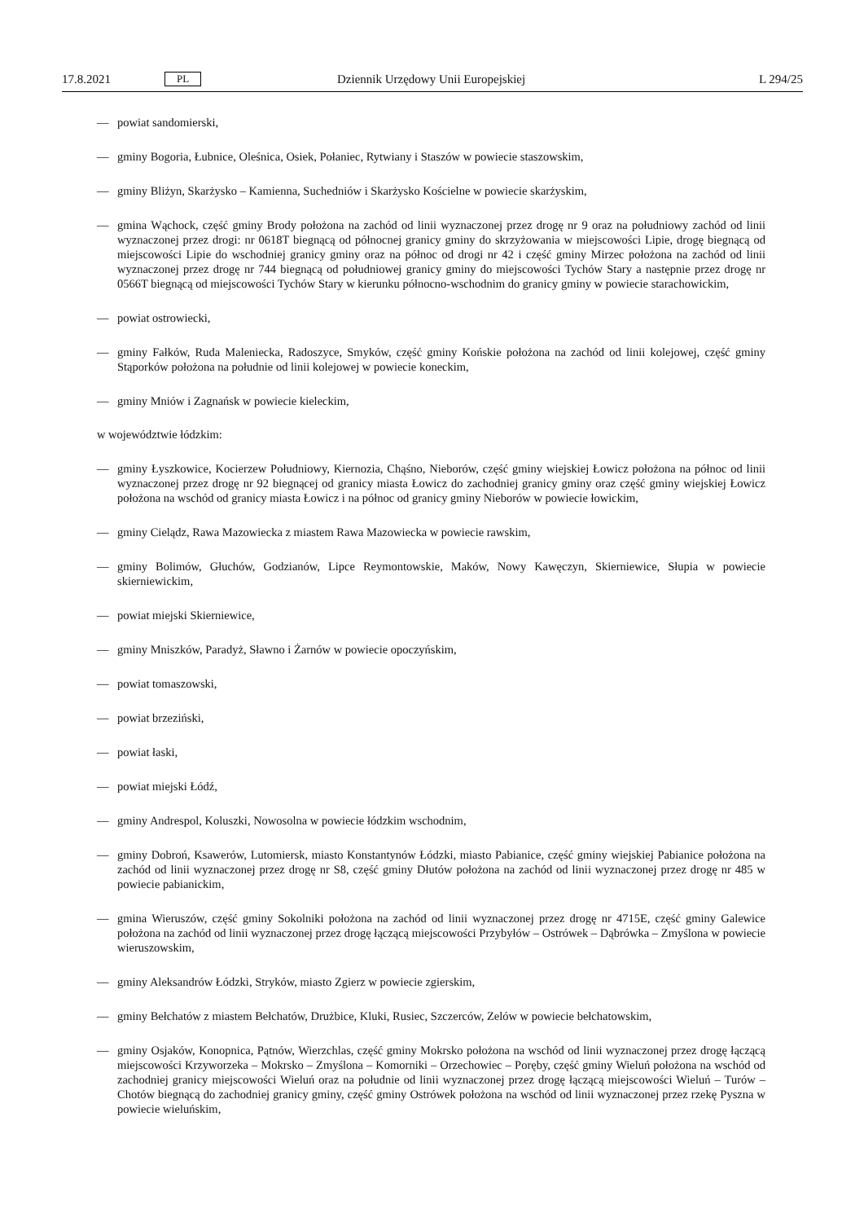17.8.2021 PL Dziennik Urzędowy Unii Europejskiej L 294/25
— powiat sandomierski,
— gminy Bogoria, Łubnice, Oleśnica, Osiek, Połaniec, Rytwiany i Staszów w powiecie staszowskim,
— gminy Bliżyn, Skarżysko – Kamienna, Suchedniów i Skarżysko Kościelne w powiecie skarżyskim,
— gmina Wąchock, część gminy Brody położona na zachód od linii wyznaczonej przez drogę nr 9 oraz na południowy zachód od linii wyznaczonej przez drogi: nr 0618T biegnącą od północnej granicy gminy do skrzyżowania w miejscowości Lipie, drogę biegnącą od miejscowości Lipie do wschodniej granicy gminy oraz na północ od drogi nr 42 i część gminy Mirzec położona na zachód od linii wyznaczonej przez drogę nr 744 biegnącą od południowej granicy gminy do miejscowości Tychów Stary a następnie przez drogę nr 0566T biegnącą od miejscowości Tychów Stary w kierunku północno-wschodnim do granicy gminy w powiecie starachowickim,
— powiat ostrowiecki,
— gminy Fałków, Ruda Maleniecka, Radoszyce, Smyków, część gminy Końskie położona na zachód od linii kolejowej, część gminy Stąporków położona na południe od linii kolejowej w powiecie koneckim,
— gminy Mniów i Zagnańsk w powiecie kieleckim,
w województwie łódzkim:
— gminy Łyszkowice, Kocierzew Południowy, Kiernozia, Chąśno, Nieborów, część gminy wiejskiej Łowicz położona na północ od linii wyznaczonej przez drogę nr 92 biegnącej od granicy miasta Łowicz do zachodniej granicy gminy oraz część gminy wiejskiej Łowicz położona na wschód od granicy miasta Łowicz i na północ od granicy gminy Nieborów w powiecie łowickim,
— gminy Cielądz, Rawa Mazowiecka z miastem Rawa Mazowiecka w powiecie rawskim,
— gminy Bolimów, Głuchów, Godzianów, Lipce Reymontowskie, Maków, Nowy Kawęczyn, Skierniewice, Słupia w powiecie skierniewickim,
— powiat miejski Skierniewice,
— gminy Mniszków, Paradyż, Sławno i Żarnów w powiecie opoczyńskim,
— powiat tomaszowski,
— powiat brzeziński,
— powiat łaski,
— powiat miejski Łódź,
— gminy Andrespol, Koluszki, Nowosolna w powiecie łódzkim wschodnim,
— gminy Dobroń, Ksawerów, Lutomiersk, miasto Konstantynów Łódzki, miasto Pabianice, część gminy wiejskiej Pabianice położona na zachód od linii wyznaczonej przez drogę nr S8, część gminy Dłutów położona na zachód od linii wyznaczonej przez drogę nr 485 w powiecie pabianickim,
— gmina Wieruszów, część gminy Sokolniki położona na zachód od linii wyznaczonej przez drogę nr 4715E, część gminy Galewice położona na zachód od linii wyznaczonej przez drogę łączącą miejscowości Przybyłów – Ostrówek – Dąbrówka – Zmyślona w powiecie wieruszowskim,
— gminy Aleksandrów Łódzki, Stryków, miasto Zgierz w powiecie zgierskim,
— gminy Bełchatów z miastem Bełchatów, Drużbice, Kluki, Rusiec, Szczerców, Zelów w powiecie bełchatowskim,
— gminy Osjaków, Konopnica, Pątnów, Wierzchlas, część gminy Mokrsko położona na wschód od linii wyznaczonej przez drogę łączącą miejscowości Krzyworzeka – Mokrsko – Zmyślona – Komorniki – Orzechowiec – Poręby, część gminy Wieluń położona na wschód od zachodniej granicy miejscowości Wieluń oraz na południe od linii wyznaczonej przez drogę łączącą miejscowości Wieluń – Turów – Chotów biegnącą do zachodniej granicy gminy, część gminy Ostrówek położona na wschód od linii wyznaczonej przez rzekę Pyszna w powiecie wieluńskim,